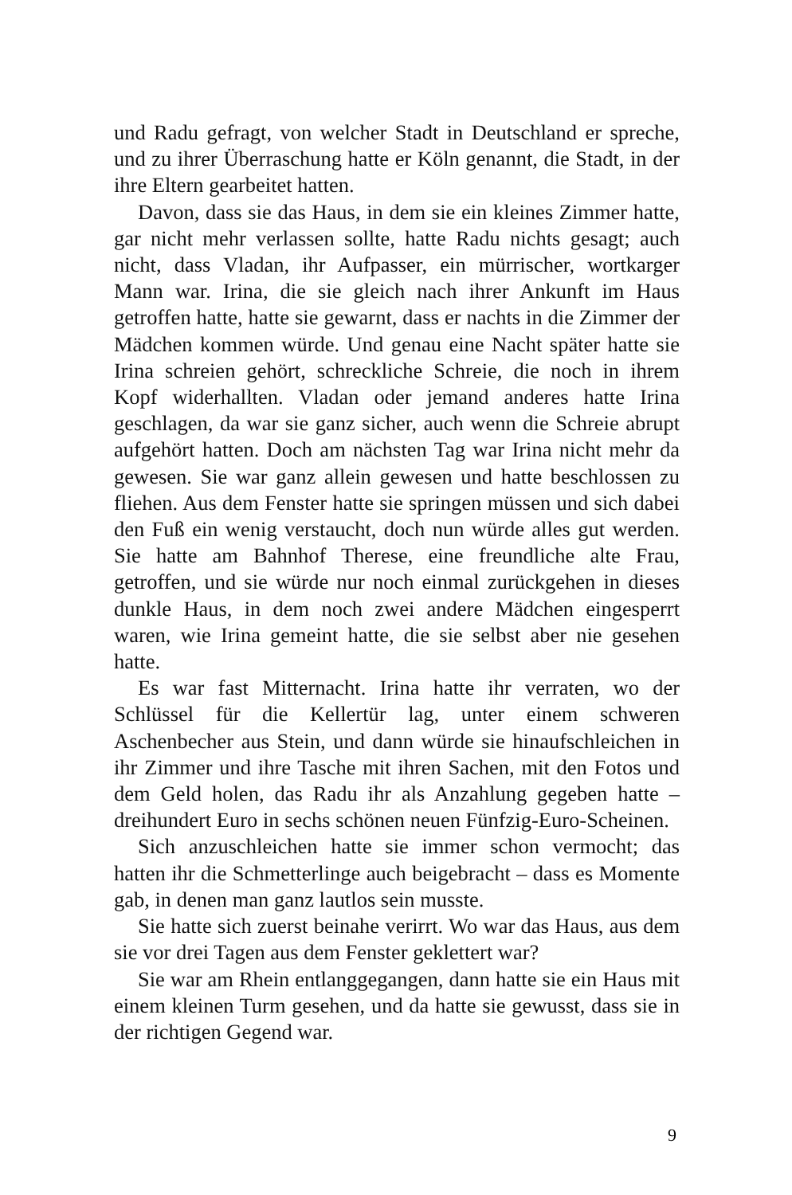und Radu gefragt, von welcher Stadt in Deutschland er spreche, und zu ihrer Überraschung hatte er Köln genannt, die Stadt, in der ihre Eltern gearbeitet hatten.
Davon, dass sie das Haus, in dem sie ein kleines Zimmer hatte, gar nicht mehr verlassen sollte, hatte Radu nichts gesagt; auch nicht, dass Vladan, ihr Aufpasser, ein mürrischer, wortkarger Mann war. Irina, die sie gleich nach ihrer Ankunft im Haus getroffen hatte, hatte sie gewarnt, dass er nachts in die Zimmer der Mädchen kommen würde. Und genau eine Nacht später hatte sie Irina schreien gehört, schreckliche Schreie, die noch in ihrem Kopf widerhallten. Vladan oder jemand anderes hatte Irina geschlagen, da war sie ganz sicher, auch wenn die Schreie abrupt aufgehört hatten. Doch am nächsten Tag war Irina nicht mehr da gewesen. Sie war ganz allein gewesen und hatte beschlossen zu fliehen. Aus dem Fenster hatte sie springen müssen und sich dabei den Fuß ein wenig verstaucht, doch nun würde alles gut werden. Sie hatte am Bahnhof Therese, eine freundliche alte Frau, getroffen, und sie würde nur noch einmal zurückgehen in dieses dunkle Haus, in dem noch zwei andere Mädchen eingesperrt waren, wie Irina gemeint hatte, die sie selbst aber nie gesehen hatte.
Es war fast Mitternacht. Irina hatte ihr verraten, wo der Schlüssel für die Kellertür lag, unter einem schweren Aschenbecher aus Stein, und dann würde sie hinaufschleichen in ihr Zimmer und ihre Tasche mit ihren Sachen, mit den Fotos und dem Geld holen, das Radu ihr als Anzahlung gegeben hatte – dreihundert Euro in sechs schönen neuen Fünfzig-Euro-Scheinen.
Sich anzuschleichen hatte sie immer schon vermocht; das hatten ihr die Schmetterlinge auch beigebracht – dass es Momente gab, in denen man ganz lautlos sein musste.
Sie hatte sich zuerst beinahe verirrt. Wo war das Haus, aus dem sie vor drei Tagen aus dem Fenster geklettert war?
Sie war am Rhein entlanggegangen, dann hatte sie ein Haus mit einem kleinen Turm gesehen, und da hatte sie gewusst, dass sie in der richtigen Gegend war.
9